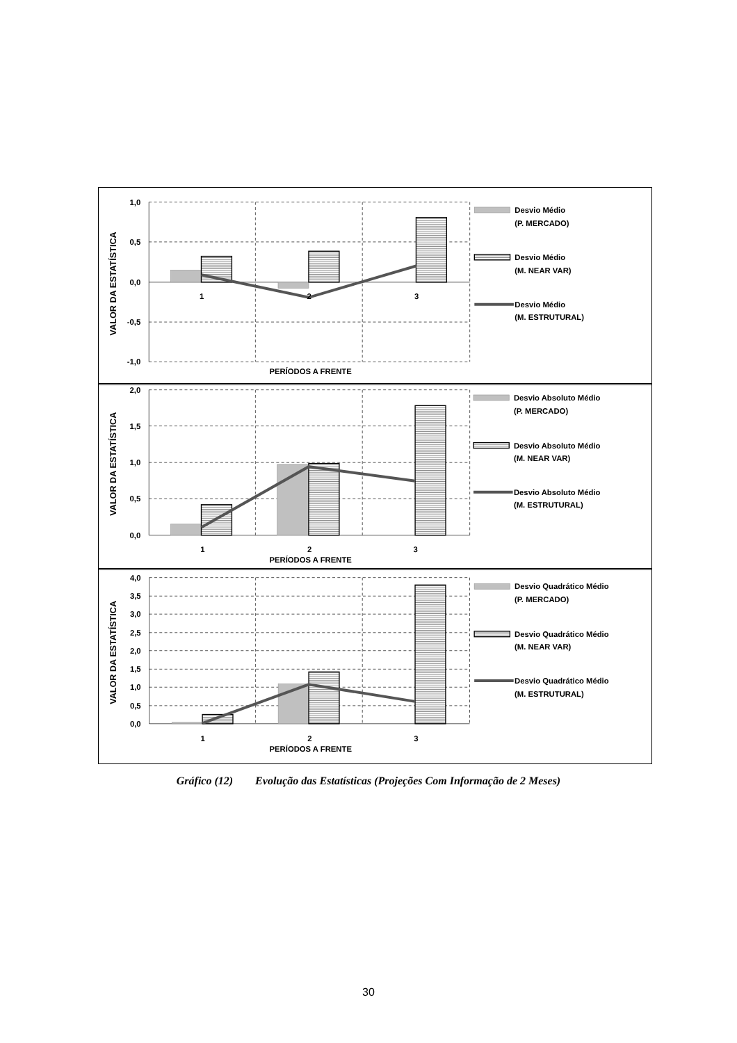1,0
0,5
0,0
-0,5
-1,0
1
2
3
PERÍODOS A FRENTE
VALOR DA ESTATÍSTICA
Desvio Médio
(P. MERCADO)
Desvio Médio
(M. NEAR VAR)
Desvio Médio
(M. ESTRUTURAL)
2,0
1,5
1,0
0,5
0,0
1
2
3
PERÍODOS A FRENTE
VALOR DA ESTATÍSTICA
Desvio Absoluto Médio
(P. MERCADO)
Desvio Absoluto Médio
(M. NEAR VAR)
Desvio Absoluto Médio
(M. ESTRUTURAL)
4,0
3,5
3,0
2,5
2,0
1,5
1,0
0,5
0,0
1
2
3
PERÍODOS A FRENTE
VALOR DA ESTATÍSTICA
Desvio Quadrático Médio
(P. MERCADO)
Desvio Quadrático Médio
(M. NEAR VAR)
Desvio Quadrático Médio
(M. ESTRUTURAL)
Gráfico (12) Evolução das Estatísticas (Projeções Com Informação de 2 Meses)
30